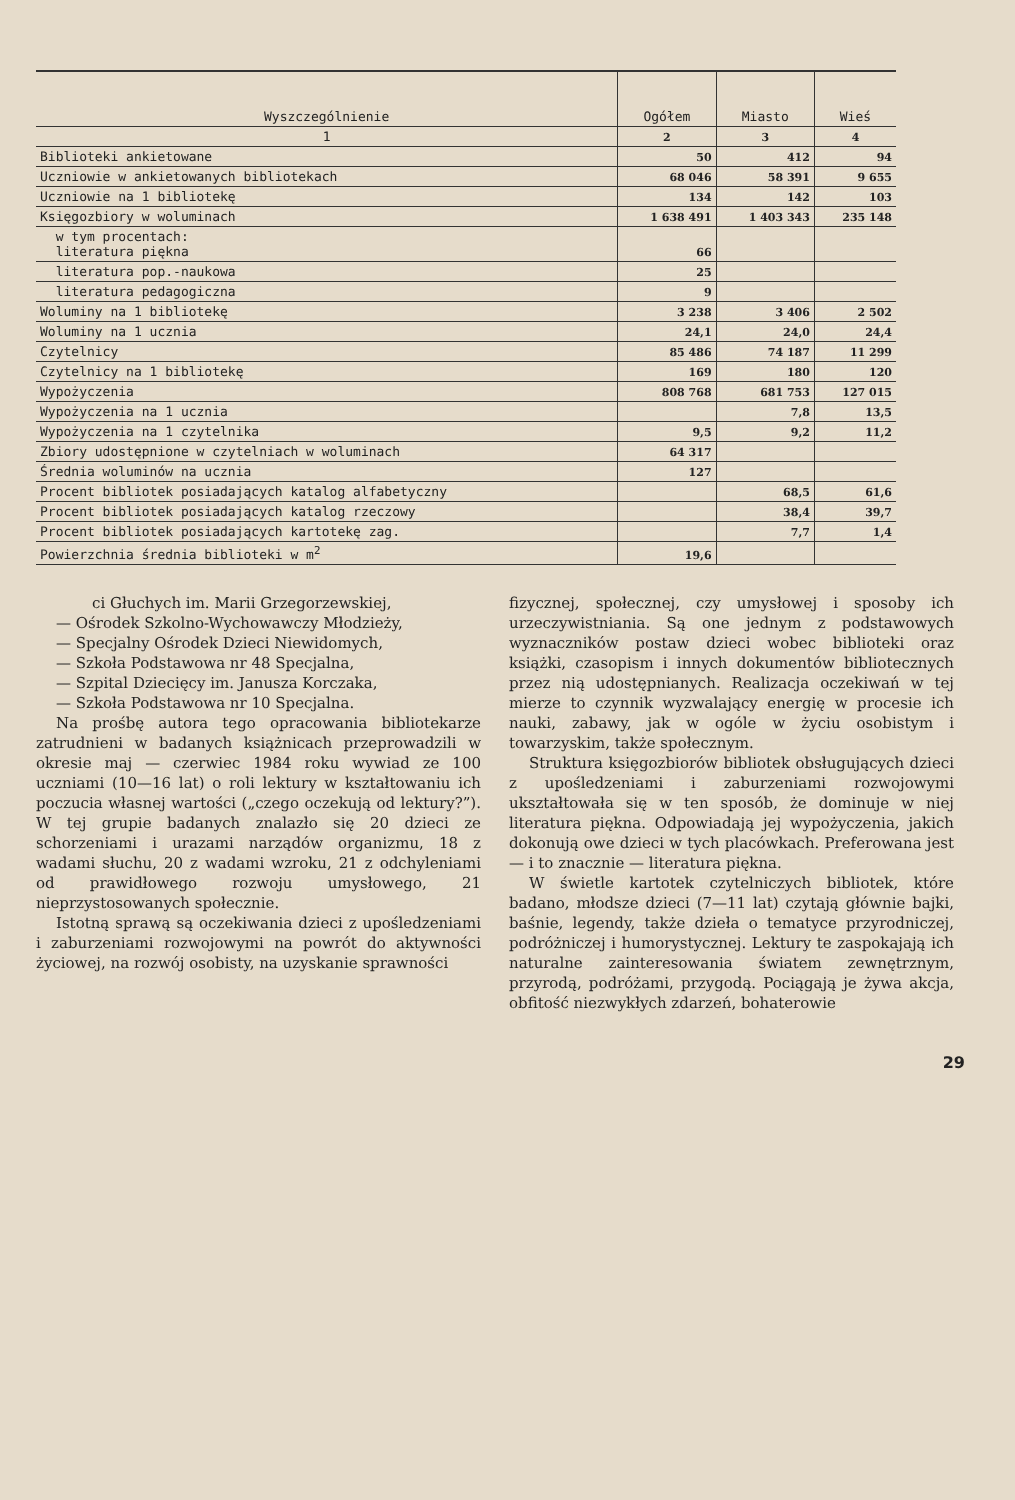| Wyszczególnienie | Ogółem | Miasto | Wieś |
| --- | --- | --- | --- |
| 1 | 2 | 3 | 4 |
| Biblioteki ankietowane | 50 | 412 | 94 |
| Uczniowie w ankietowanych bibliotekach | 68 046 | 58 391 | 9 655 |
| Uczniowie na 1 bibliotekę | 134 | 142 | 103 |
| Księgozbiory w woluminach | 1 638 491 | 1 403 343 | 235 148 |
| w tym procentach: literatura piękna | 66 | | |
| literatura pop.-naukowa | 25 | | |
| literatura pedagogiczna | 9 | | |
| Woluminy na 1 bibliotekę | 3 238 | 3 406 | 2 502 |
| Woluminy na 1 ucznia | 24,1 | 24,0 | 24,4 |
| Czytelnicy | 85 486 | 74 187 | 11 299 |
| Czytelnicy na 1 bibliotekę | 169 | 180 | 120 |
| Wypożyczenia | 808 768 | 681 753 | 127 015 |
| Wypożyczenia na 1 ucznia | | 7,8 | 13,5 |
| Wypożyczenia na 1 czytelnika | 9,5 | 9,2 | 11,2 |
| Zbiory udostępnione w czytelniach w woluminach | 64 317 | | |
| Średnia woluminów na ucznia | 127 | | |
| Procent bibliotek posiadających katalog alfabetyczny | | 68,5 | 61,6 |
| Procent bibliotek posiadających katalog rzeczowy | | 38,4 | 39,7 |
| Procent bibliotek posiadających kartotekę zag. | | 7,7 | 1,4 |
| Powierzchnia średnia biblioteki w m<sup>2</sup> | 19,6 | | |
ci Głuchych im. Marii Grzegorzewskiej,
— Ośrodek Szkolno-Wychowawczy Młodzieży,
— Specjalny Ośrodek Dzieci Niewidomych,
— Szkoła Podstawowa nr 48 Specjalna,
— Szpital Dziecięcy im. Janusza Korczaka,
— Szkoła Podstawowa nr 10 Specjalna.
Na prośbę autora tego opracowania bibliotekarze zatrudnieni w badanych książnicach przeprowadzili w okresie maj — czerwiec 1984 roku wywiad ze 100 uczniami (10—16 lat) o roli lektury w kształtowaniu ich poczucia własnej wartości („czego oczekują od lektury?”). W tej grupie badanych znalazło się 20 dzieci ze schorzeniami i urazami narządów organizmu, 18 z wadami słuchu, 20 z wadami wzroku, 21 z odchyleniami od prawidłowego rozwoju umysłowego, 21 nieprzystosowanych społecznie.
Istotną sprawą są oczekiwania dzieci z upośledzeniami i zaburzeniami rozwojowymi na powrót do aktywności życiowej, na rozwój osobisty, na uzyskanie sprawności
fizycznej, społecznej, czy umysłowej i sposoby ich urzeczywistniania. Są one jednym z podstawowych wyznaczników postaw dzieci wobec biblioteki oraz książki, czasopism i innych dokumentów bibliotecznych przez nią udostępnianych. Realizacja oczekiwań w tej mierze to czynnik wyzwalający energię w procesie ich nauki, zabawy, jak w ogóle w życiu osobistym i towarzyskim, także społecznym.
Struktura księgozbiorów bibliotek obsługujących dzieci z upośledzeniami i zaburzeniami rozwojowymi ukształtowała się w ten sposób, że dominuje w niej literatura piękna. Odpowiadają jej wypożyczenia, jakich dokonują owe dzieci w tych placówkach. Preferowana jest — i to znacznie — literatura piękna.
W świetle kartotek czytelniczych bibliotek, które badano, młodsze dzieci (7—11 lat) czytają głównie bajki, baśnie, legendy, także dzieła o tematyce przyrodniczej, podróżniczej i humorystycznej. Lektury te zaspokajają ich naturalne zainteresowania światem zewnętrznym, przyrodą, podróżami, przygodą. Pociągają je żywa akcja, obfitość niezwykłych zdarzeń, bohaterowie
29